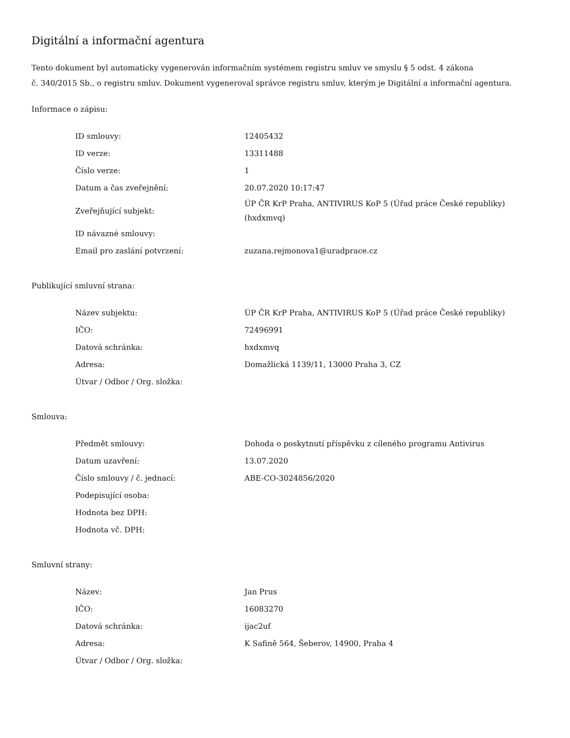Digitální a informační agentura
Tento dokument byl automaticky vygenerován informačním systémem registru smluv ve smyslu § 5 odst. 4 zákona
č. 340/2015 Sb., o registru smluv. Dokument vygeneroval správce registru smluv, kterým je Digitální a informační agentura.
Informace o zápisu:
| ID smlouvy: | 12405432 |
| ID verze: | 13311488 |
| Číslo verze: | 1 |
| Datum a čas zveřejnění: | 20.07.2020 10:17:47 |
| Zveřejňující subjekt: | ÚP ČR KrP Praha, ANTIVIRUS KoP 5 (Úřad práce České republiky) (hxdxmvq) |
| ID návazné smlouvy: | |
| Email pro zaslání potvrzení: | zuzana.rejmonova1@uradprace.cz |
Publikující smluvní strana:
| Název subjektu: | ÚP ČR KrP Praha, ANTIVIRUS KoP 5 (Úřad práce České republiky) |
| IČO: | 72496991 |
| Datová schránka: | hxdxmvq |
| Adresa: | Domažlická 1139/11, 13000 Praha 3, CZ |
| Útvar / Odbor / Org. složka: | |
Smlouva:
| Předmět smlouvy: | Dohoda o poskytnutí příspěvku z cíleného programu Antivirus |
| Datum uzavření: | 13.07.2020 |
| Číslo smlouvy / č. jednací: | ABE-CO-3024856/2020 |
| Podepisující osoba: | |
| Hodnota bez DPH: | |
| Hodnota vč. DPH: | |
Smluvní strany:
| Název: | Jan Prus |
| IČO: | 16083270 |
| Datová schránka: | ijac2uf |
| Adresa: | K Safině 564, Šeberov, 14900, Praha 4 |
| Útvar / Odbor / Org. složka: | |